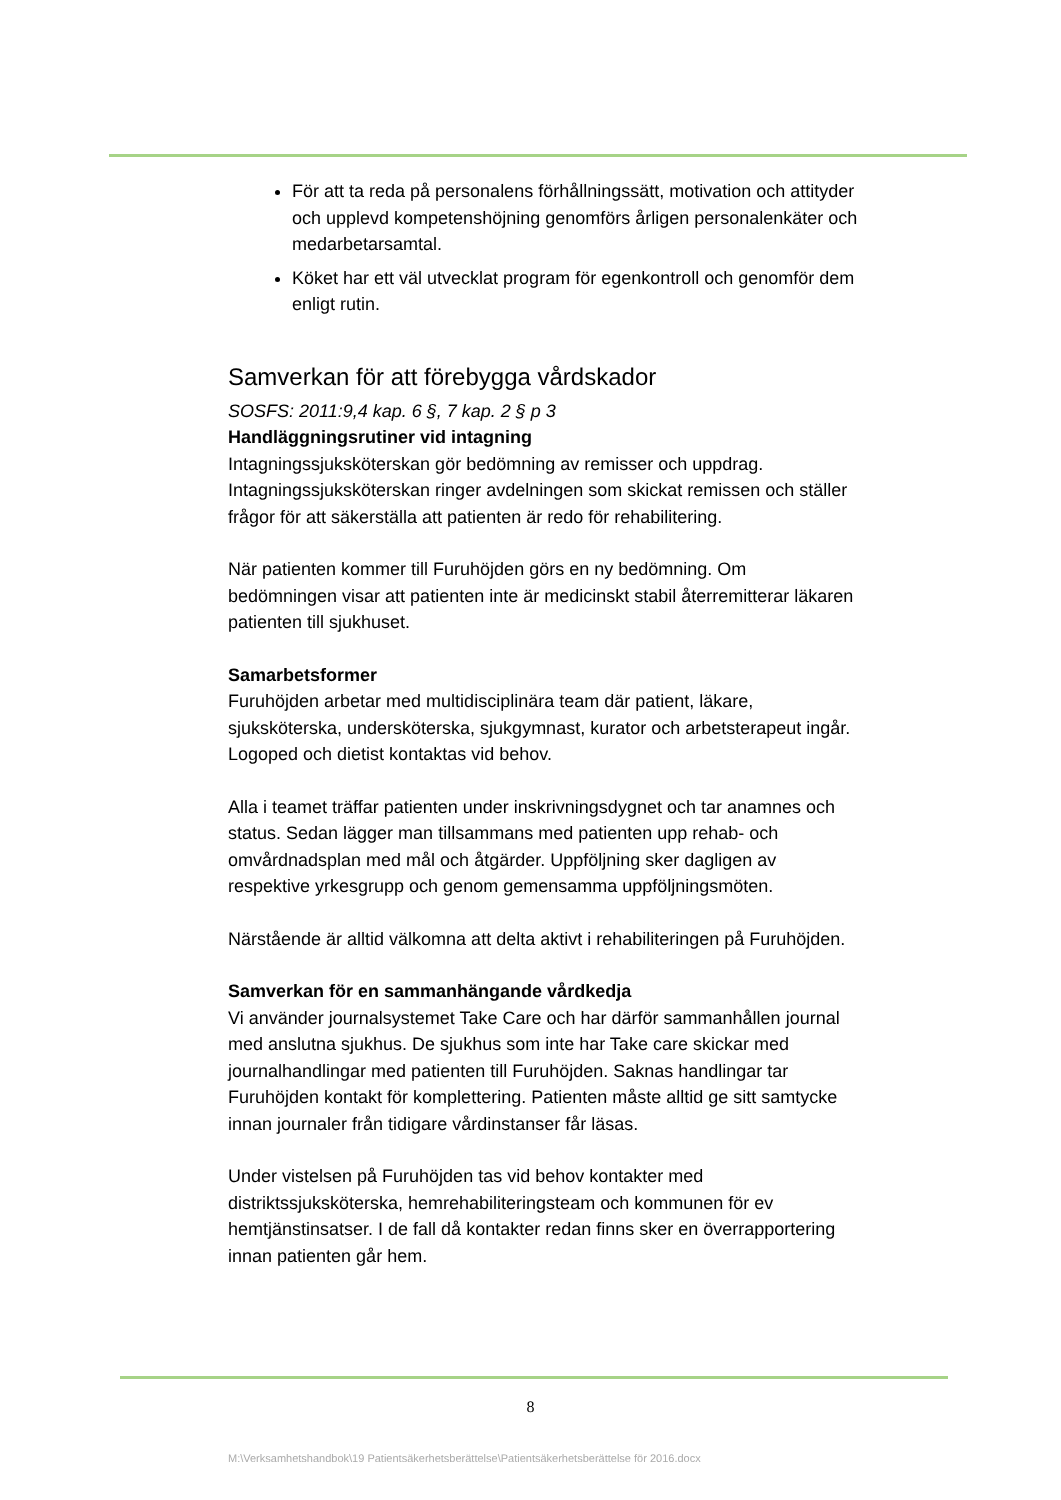För att ta reda på personalens förhållningssätt, motivation och attityder och upplevd kompetenshöjning genomförs årligen personalenkäter och medarbetarsamtal.
Köket har ett väl utvecklat program för egenkontroll och genomför dem enligt rutin.
Samverkan för att förebygga vårdskador
SOSFS: 2011:9,4 kap. 6 §, 7 kap. 2 § p 3
Handläggningsrutiner vid intagning
Intagningssjuksköterskan gör bedömning av remisser och uppdrag. Intagningssjuksköterskan ringer avdelningen som skickat remissen och ställer frågor för att säkerställa att patienten är redo för rehabilitering.
När patienten kommer till Furuhöjden görs en ny bedömning. Om bedömningen visar att patienten inte är medicinskt stabil återremitterar läkaren patienten till sjukhuset.
Samarbetsformer
Furuhöjden arbetar med multidisciplinära team där patient, läkare, sjuksköterska, undersköterska, sjukgymnast, kurator och arbetsterapeut ingår. Logoped och dietist kontaktas vid behov.
Alla i teamet träffar patienten under inskrivningsdygnet och tar anamnes och status. Sedan lägger man tillsammans med patienten upp rehab- och omvårdnadsplan med mål och åtgärder. Uppföljning sker dagligen av respektive yrkesgrupp och genom gemensamma uppföljningsmöten.
Närstående är alltid välkomna att delta aktivt i rehabiliteringen på Furuhöjden.
Samverkan för en sammanhängande vårdkedja
Vi använder journalsystemet Take Care och har därför sammanhållen journal med anslutna sjukhus. De sjukhus som inte har Take care skickar med journalhandlingar med patienten till Furuhöjden. Saknas handlingar tar Furuhöjden kontakt för komplettering. Patienten måste alltid ge sitt samtycke innan journaler från tidigare vårdinstanser får läsas.
Under vistelsen på Furuhöjden tas vid behov kontakter med distriktssjuksköterska, hemrehabiliteringsteam och kommunen för ev hemtjänstinsatser. I de fall då kontakter redan finns sker en överrapportering innan patienten går hem.
8
M:\Verksamhetshandbok\19 Patientsäkerhetsberättelse\Patientsäkerhetsberättelse för 2016.docx